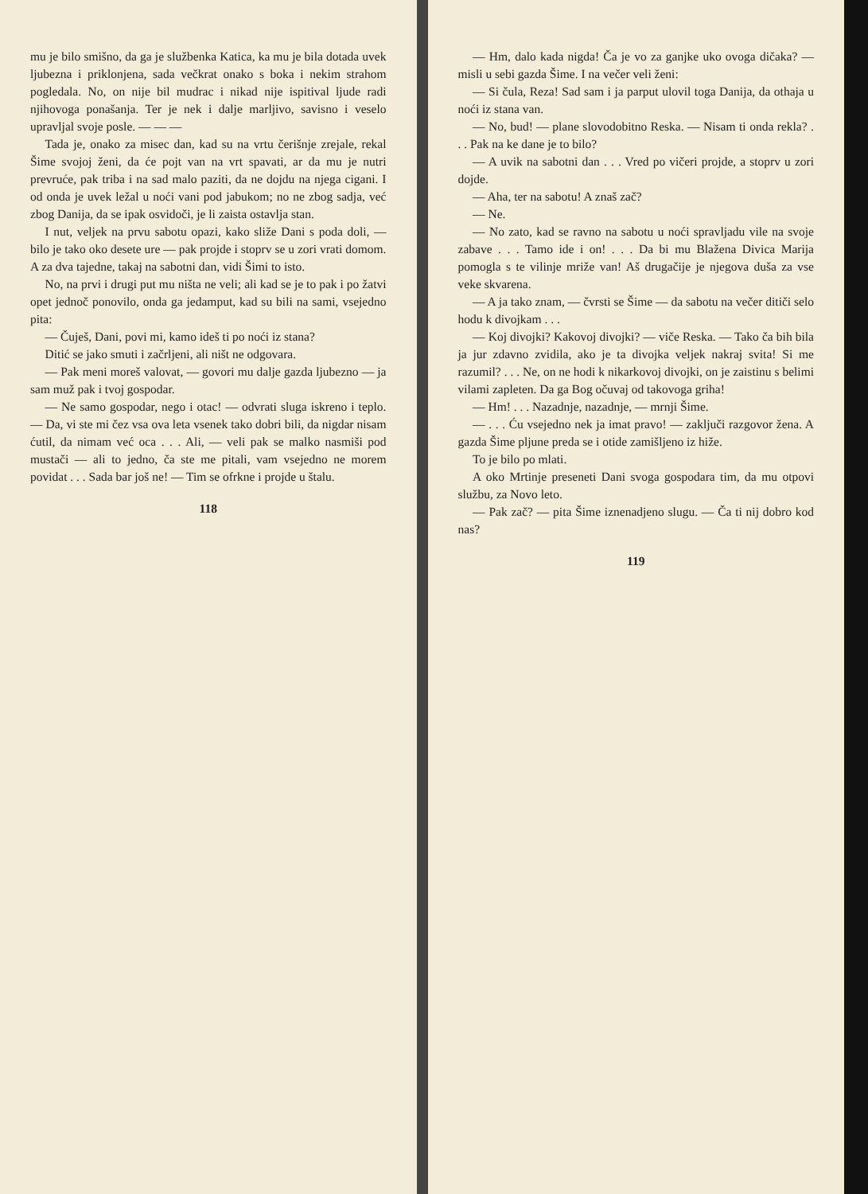mu je bilo smišno, da ga je službenka Katica, ka mu je bila dotada uvek ljubezna i priklonjena, sada večkrat onako s boka i nekim strahom pogledala. No, on nije bil mudrac i nikad nije ispitival ljude radi njihovoga ponašanja. Ter je nek i dalje marljivo, savisno i veselo upravljal svoje posle. — — —
Tada je, onako za misec dan, kad su na vrtu čerišnje zrejale, rekal Šime svojoj ženi, da će pojt van na vrt spavati, ar da mu je nutri prevruće, pak triba i na sad malo paziti, da ne dojdu na njega cigani. I od onda je uvek ležal u noći vani pod jabukom; no ne zbog sadja, već zbog Danija, da se ipak osvidoči, je li zaista ostavlja stan.
I nut, veljek na prvu sabotu opazi, kako sliže Dani s poda doli, — bilo je tako oko desete ure — pak projde i stoprv se u zori vrati domom. A za dva tajedne, takaj na sabotni dan, vidi Šimi to isto.
No, na prvi i drugi put mu ništa ne veli; ali kad se je to pak i po žatvi opet jednoč ponovilo, onda ga jedamput, kad su bili na sami, vsejedno pita:
— Čuješ, Dani, povi mi, kamo ideš ti po noći iz stana?
Ditić se jako smuti i začrljeni, ali ništ ne odgovara.
— Pak meni moreš valovat, — govori mu dalje gazda ljubezno — ja sam muž pak i tvoj gospodar.
— Ne samo gospodar, nego i otac! — odvrati sluga iskreno i teplo. — Da, vi ste mi čez vsa ova leta vsenek tako dobri bili, da nigdar nisam ćutil, da nimam već oca . . . Ali, — veli pak se malko nasmiši pod mustači — ali to jedno, ča ste me pitali, vam vsejedno ne morem povidat . . . Sada bar još ne! — Tim se ofrkne i projde u štalu.
118
— Hm, dalo kada nigda! Ča je vo za ganjke uko ovoga dičaka? — misli u sebi gazda Šime. I na večer veli ženi:
— Si čula, Reza! Sad sam i ja parput ulovil toga Danija, da othaja u noći iz stana van.
— No, bud! — plane slovodobitno Reska. — Nisam ti onda rekla? . . . Pak na ke dane je to bilo?
— A uvik na sabotni dan . . . Vred po vičeri projde, a stoprv u zori dojde.
— Aha, ter na sabotu! A znaš zač?
— Ne.
— No zato, kad se ravno na sabotu u noći spravljadu vile na svoje zabave . . . Tamo ide i on! . . . Da bi mu Blažena Divica Marija pomogla s te vilinje mriže van! Aš drugačije je njegova duša za vse veke skvarena.
— A ja tako znam, — čvrsti se Šime — da sabotu na večer ditiči selo hodu k divojkam . . .
— Koj divojki? Kakovoj divojki? — viče Reska. — Tako ča bih bila ja jur zdavno zvidila, ako je ta divojka veljek nakraj svita! Si me razumil? . . . Ne, on ne hodi k nikarkovoj divojki, on je zaistinu s belimi vilami zapleten. Da ga Bog očuvaj od takovoga griha!
— Hm! . . . Nazadnje, nazadnje, — mrnji Šime.
— . . . Ću vsejedno nek ja imat pravo! — zaključi razgovor žena. A gazda Šime pljune preda se i otide zamišljeno iz hiže.
To je bilo po mlati.
A oko Mrtinje preseneti Dani svoga gospodara tim, da mu otpovi službu, za Novo leto.
— Pak zač? — pita Šime iznenadjeno slugu. — Ča ti nij dobro kod nas?
119